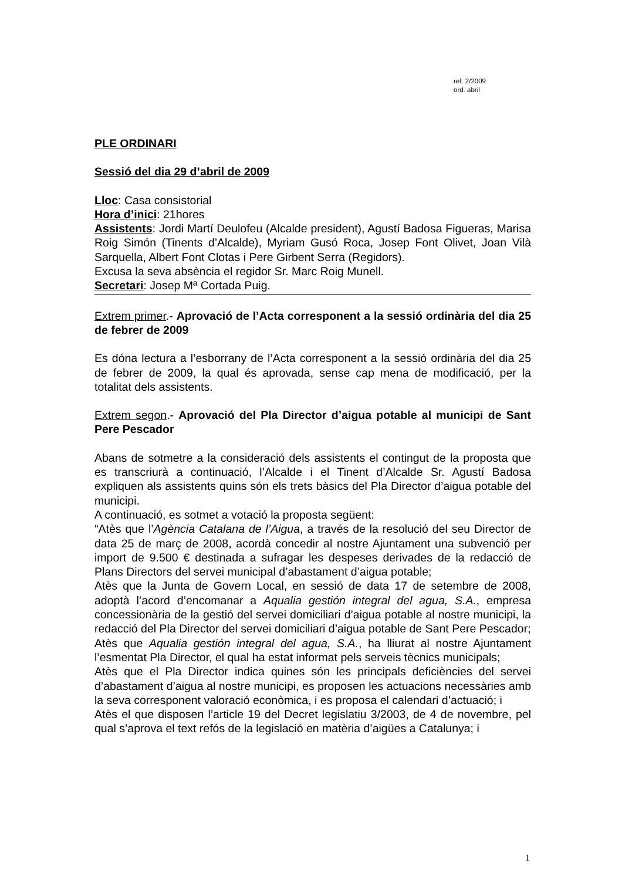ref. 2/2009
ord. abril
PLE ORDINARI
Sessió del dia 29 d’abril de 2009
Lloc: Casa consistorial
Hora d’inici: 21hores
Assistents: Jordi Martí Deulofeu (Alcalde president), Agustí Badosa Figueras, Marisa Roig Simón (Tinents d’Alcalde), Myriam Gusó Roca, Josep Font Olivet, Joan Vilà Sarquella, Albert Font Clotas i Pere Girbent Serra (Regidors).
Excusa la seva absència el regidor Sr. Marc Roig Munell.
Secretari: Josep Mª Cortada Puig.
Extrem primer.- Aprovació de l’Acta corresponent a la sessió ordinària del dia 25 de febrer de 2009
Es dóna lectura a l’esborrany de l’Acta corresponent a la sessió ordinària del dia 25 de febrer de 2009, la qual és aprovada, sense cap mena de modificació, per la totalitat dels assistents.
Extrem segon.- Aprovació del Pla Director d’aigua potable al municipi de Sant Pere Pescador
Abans de sotmetre a la consideració dels assistents el contingut de la proposta que es transcriurà a continuació, l’Alcalde i el Tinent d’Alcalde Sr. Agustí Badosa expliquen als assistents quins són els trets bàsics del Pla Director d’aigua potable del municipi.
A continuació, es sotmet a votació la proposta següent:
“Atès que l’Agència Catalana de l’Aigua, a través de la resolució del seu Director de data 25 de març de 2008, acordà concedir al nostre Ajuntament una subvenció per import de 9.500 € destinada a sufragar les despeses derivades de la redacció de Plans Directors del servei municipal d’abastament d’aigua potable;
Atès que la Junta de Govern Local, en sessió de data 17 de setembre de 2008, adoptà l’acord d’encomanar a Aqualia gestión integral del agua, S.A., empresa concessionària de la gestió del servei domiciliari d’aigua potable al nostre municipi, la redacció del Pla Director del servei domiciliari d’aigua potable de Sant Pere Pescador;
Atès que Aqualia gestión integral del agua, S.A., ha lliurat al nostre Ajuntament l’esmentat Pla Director, el qual ha estat informat pels serveis tècnics municipals;
Atès que el Pla Director indica quines són les principals deficiències del servei d’abastament d’aigua al nostre municipi, es proposen les actuacions necessàries amb la seva corresponent valoració econòmica, i es proposa el calendari d’actuació; i
Atès el que disposen l’article 19 del Decret legislatiu 3/2003, de 4 de novembre, pel qual s’aprova el text refós de la legislació en matèria d’aigües a Catalunya; i
1